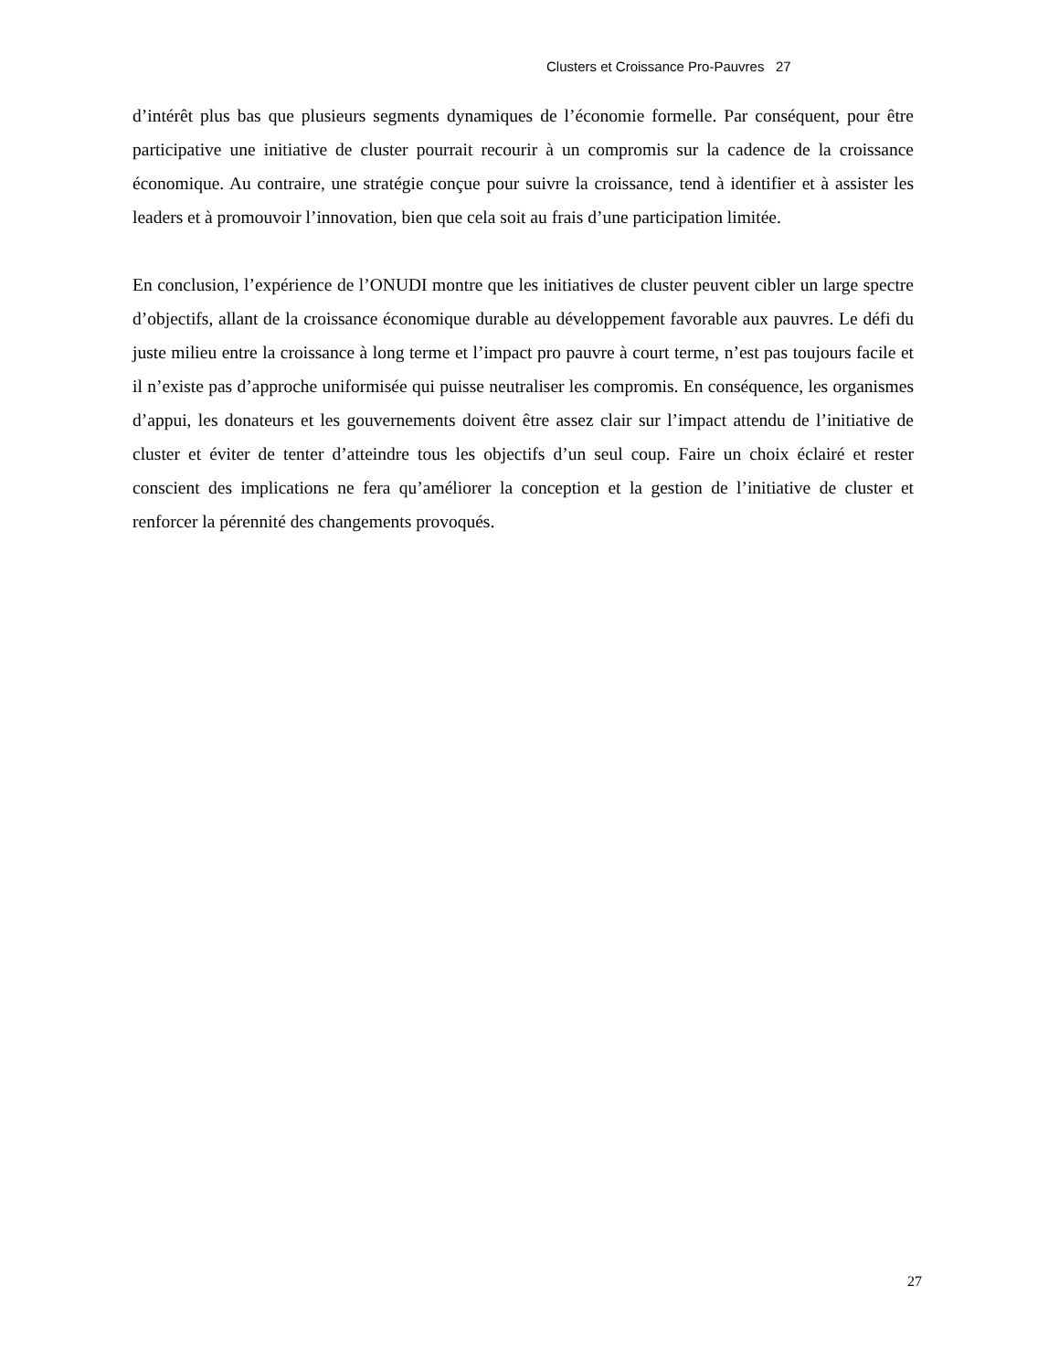Clusters et Croissance Pro-Pauvres 27
d’intérêt plus bas que plusieurs segments dynamiques de l’économie formelle. Par conséquent, pour être participative une initiative de cluster pourrait recourir à un compromis sur la cadence de la croissance économique. Au contraire, une stratégie conçue pour suivre la croissance, tend à identifier et à assister les leaders et à promouvoir l’innovation, bien que cela soit au frais d’une participation limitée.
En conclusion, l’expérience de l’ONUDI montre que les initiatives de cluster peuvent cibler un large spectre d’objectifs, allant de la croissance économique durable au développement favorable aux pauvres. Le défi du juste milieu entre la croissance à long terme et l’impact pro pauvre à court terme, n’est pas toujours facile et il n’existe pas d’approche uniformisée qui puisse neutraliser les compromis. En conséquence, les organismes d’appui, les donateurs et les gouvernements doivent être assez clair sur l’impact attendu de l’initiative de cluster et éviter de tenter d’atteindre tous les objectifs d’un seul coup. Faire un choix éclairé et rester conscient des implications ne fera qu’améliorer la conception et la gestion de l’initiative de cluster et renforcer la pérennité des changements provoqués.
27